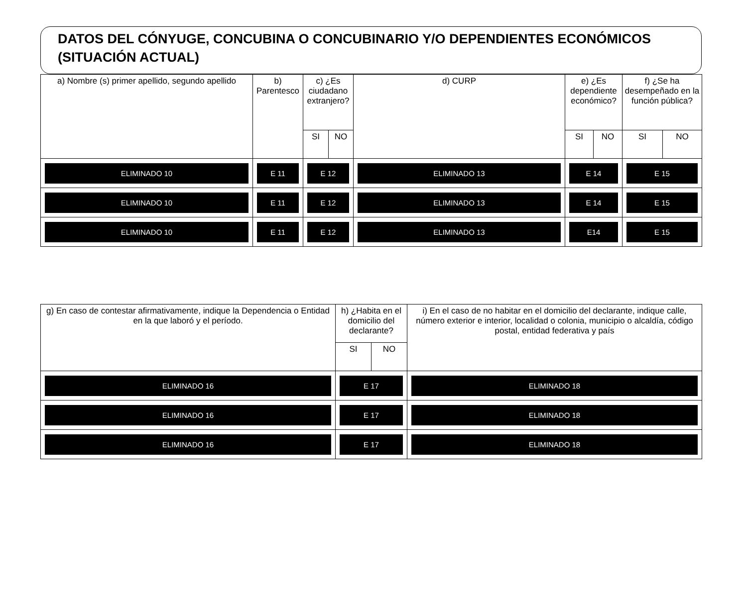DATOS DEL CÓNYUGE, CONCUBINA O CONCUBINARIO Y/O DEPENDIENTES ECONÓMICOS (SITUACIÓN ACTUAL)
| a) Nombre (s) primer apellido, segundo apellido | b) Parentesco | c) ¿Es ciudadano extranjero? | | d) CURP | e) ¿Es dependiente económico? | | f) ¿Se ha desempeñado en la función pública? | |
| --- | --- | --- | --- | --- | --- | --- | --- | --- |
| | | SI | NO | | SI | NO | SI | NO |
| ELIMINADO 10 | E 11 | E 12 | | ELIMINADO 13 | E 14 | | E 15 | |
| ELIMINADO 10 | E 11 | E 12 | | ELIMINADO 13 | E 14 | | E 15 | |
| ELIMINADO 10 | E 11 | E 12 | | ELIMINADO 13 | E14 | | E 15 | |
| g) En caso de contestar afirmativamente, indique la Dependencia o Entidad en la que laboró y el período. | h) ¿Habita en el domicilio del declarante? | | i) En el caso de no habitar en el domicilio del declarante, indique calle, número exterior e interior, localidad o colonia, municipio o alcaldía, código postal, entidad federativa y país |
| --- | --- | --- | --- |
| | SI | NO | |
| ELIMINADO 16 | E 17 | | ELIMINADO 18 |
| ELIMINADO 16 | E 17 | | ELIMINADO 18 |
| ELIMINADO 16 | E 17 | | ELIMINADO 18 |